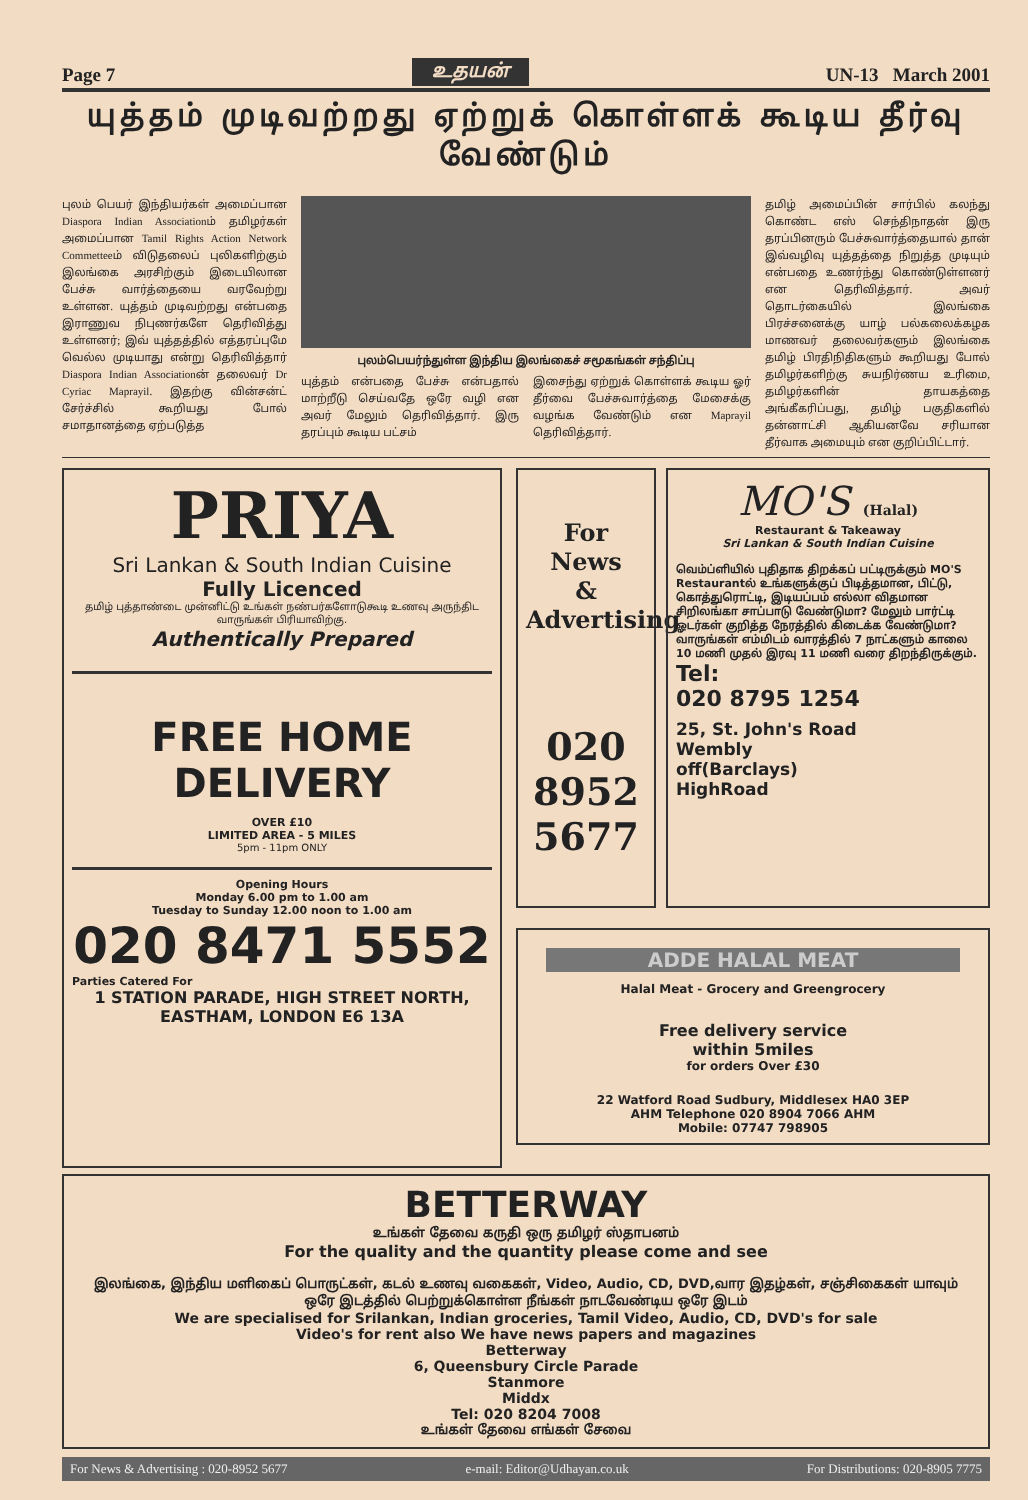Page 7 உதயன் UN-13 March 2001
யுத்தம் முடிவற்றது ஏற்றுக் கொள்ளக் கூடிய தீர்வு வேண்டும்
புலம் பெயர் இந்தியர்கள் அமைப்பான Diaspora Indian Associationம் தமிழர்கள் அமைப்பான Tamil Rights Action Network Commetteeம் விடுதலைப் புலிகளிற்கும் இலங்கை அரசிற்கும் இடையிலான பேச்சு வார்த்தையை வரவேற்று உள்ளன. யுத்தம் முடிவற்றது என்பதை இராணுவ நிபுணர்களே தெரிவித்து உள்ளனர்; இவ் யுத்தத்தில் எத்தரப்புமே வெல்ல முடியாது என்று தெரிவித்தார் Diaspora Indian Associationன் தலைவர் Dr Cyriac Maprayil. இதற்கு வின்சன்ட் சேர்ச்சில் கூறியது போல் சமாதானத்தை ஏற்படுத்த
புலம்பெயர்ந்துள்ள இந்திய இலங்கைச் சமூகங்கள் சந்திப்பு
யுத்தம் என்பதை பேச்சு என்பதால் மாற்றீடு செய்வதே ஒரே வழி என அவர் மேலும் தெரிவித்தார். இரு தரப்பும் கூடிய பட்சம்
இசைந்து ஏற்றுக் கொள்ளக் கூடிய ஓர் தீர்வை பேச்சுவார்த்தை மேசைக்கு வழங்க வேண்டும் என Maprayil தெரிவித்தார்.
தமிழ் அமைப்பின் சார்பில் கலந்து கொண்ட எஸ் செந்திநாதன் இரு தரப்பினரும் பேச்சுவார்த்தையால் தான் இவ்வழிவு யுத்தத்தை நிறுத்த முடியும் என்பதை உணர்ந்து கொண்டுள்ளனர் என தெரிவித்தார். அவர் தொடர்கையில் இலங்கை பிரச்சனைக்கு யாழ் பல்கலைக்கழக மாணவர் தலைவர்களும் இலங்கை தமிழ் பிரதிநிதிகளும் கூறியது போல் தமிழர்களிற்கு சுயநிர்ணய உரிமை, தமிழர்களின் தாயகத்தை அங்கீகரிப்பது, தமிழ் பகுதிகளில் தன்னாட்சி ஆகியனவே சரியான தீர்வாக அமையும் என குறிப்பிட்டார்.
PRIYA
Sri Lankan & South Indian Cuisine
Fully Licenced
தமிழ் புத்தாண்டை முன்னிட்டு உங்கள் நண்பர்களோடுகூடி உணவு அருந்திட வாருங்கள் பிரியாவிற்கு.
Authentically Prepared
FREE HOME
DELIVERY
OVER £10
LIMITED AREA - 5 MILES
5pm - 11pm ONLY
Opening Hours
Monday 6.00 pm to 1.00 am
Tuesday to Sunday 12.00 noon to 1.00 am
020 8471 5552
Parties Catered For
1 STATION PARADE, HIGH STREET NORTH, EASTHAM, LONDON E6 13A
For News
&
Advertising
020
8952
5677
MO'S (Halal)
Restaurant & Takeaway
Sri Lankan & South Indian Cuisine
வெம்ப்ளியில் புதிதாக திறக்கப் பட்டிருக்கும் MO'S Restaurantல் உங்களுக்குப் பிடித்தமான, பிட்டு, கொத்துரொட்டி, இடியப்பம் எல்லா விதமான சிறிலங்கா சாப்பாடு வேண்டுமா? மேலும் பார்ட்டி ஓடர்கள் குறித்த நேரத்தில் கிடைக்க வேண்டுமா? வாருங்கள் எம்மிடம் வாரத்தில் 7 நாட்களும் காலை 10 மணி முதல் இரவு 11 மணி வரை திறந்திருக்கும்.
Tel:
020 8795 1254
25, St. John's Road
Wembly
off(Barclays)
HighRoad
ADDE HALAL MEAT
Halal Meat - Grocery and Greengrocery
Free delivery service
within 5miles
for orders Over £30
22 Watford Road Sudbury, Middlesex HA0 3EP
AHM Telephone 020 8904 7066 AHM
Mobile: 07747 798905
BETTERWAY
உங்கள் தேவை கருதி ஒரு தமிழர் ஸ்தாபனம்
For the quality and the quantity please come and see
இலங்கை, இந்திய மளிகைப் பொருட்கள், கடல் உணவு வகைகள், Video, Audio, CD, DVD,வார இதழ்கள், சஞ்சிகைகள் யாவும்
ஒரே இடத்தில் பெற்றுக்கொள்ள நீங்கள் நாடவேண்டிய ஒரே இடம்
We are specialised for Srilankan, Indian groceries, Tamil Video, Audio, CD, DVD's for sale
Video's for rent also We have news papers and magazines
Betterway
6, Queensbury Circle Parade
Stanmore
Middx
Tel: 020 8204 7008
உங்கள் தேவை எங்கள் சேவை
For News & Advertising : 020-8952 5677 e-mail: Editor@Udhayan.co.uk For Distributions: 020-8905 7775